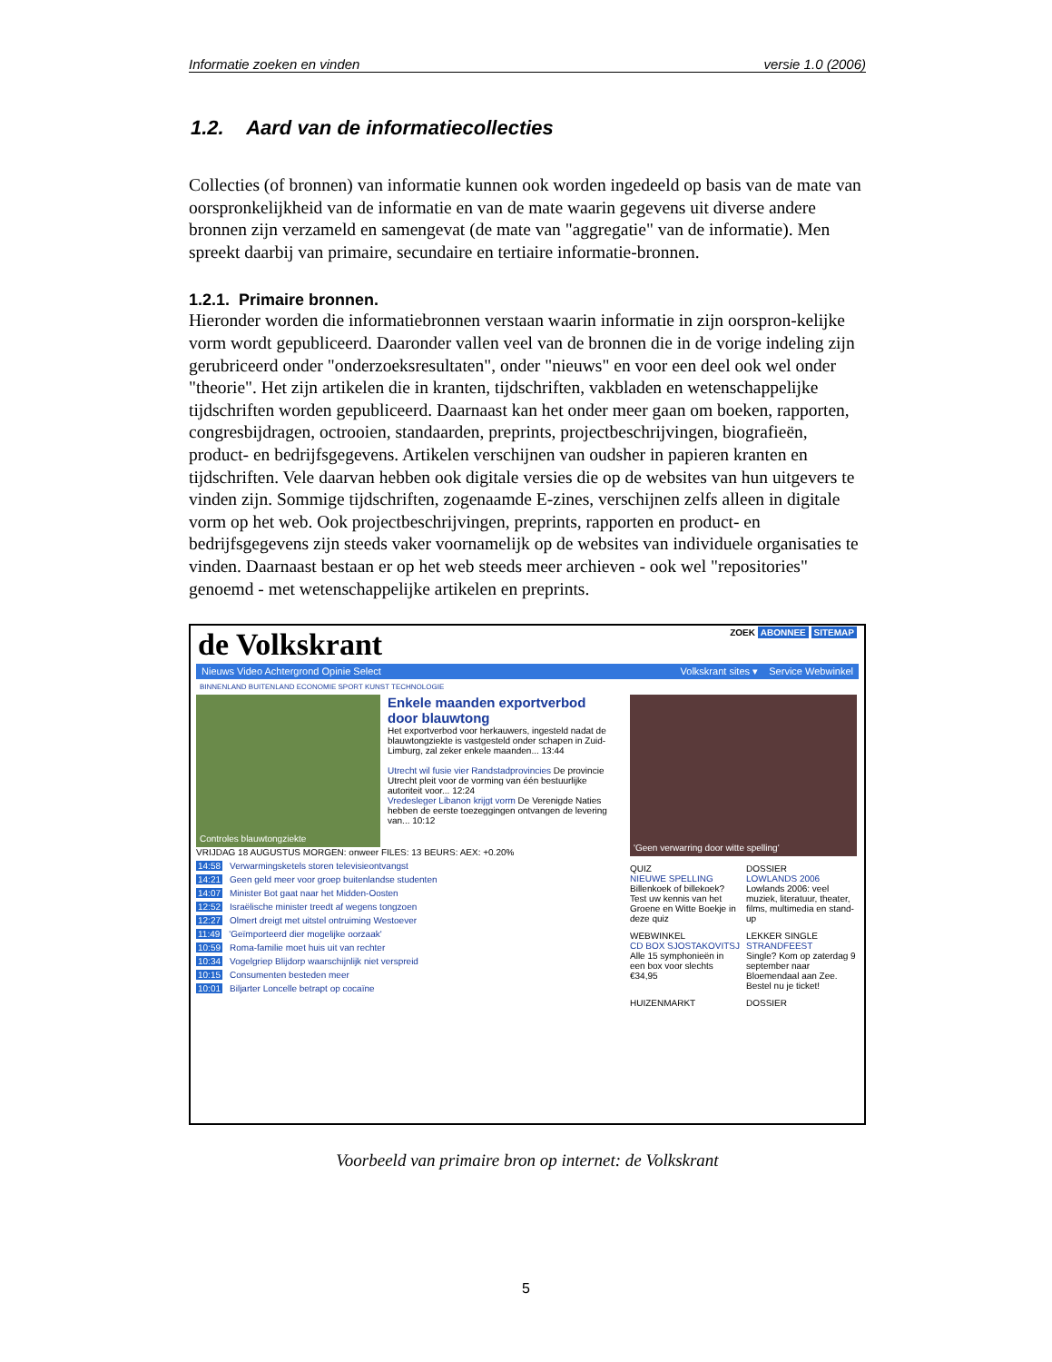Informatie zoeken en vinden versie 1.0 (2006)
1.2. Aard van de informatiecollecties
Collecties (of bronnen) van informatie kunnen ook worden ingedeeld op basis van de mate van oorspronkelijkheid van de informatie en van de mate waarin gegevens uit diverse andere bronnen zijn verzameld en samengevat (de mate van "aggregatie" van de informatie). Men spreekt daarbij van primaire, secundaire en tertiaire informatie-bronnen.
1.2.1. Primaire bronnen.
Hieronder worden die informatiebronnen verstaan waarin informatie in zijn oorspron-kelijke vorm wordt gepubliceerd. Daaronder vallen veel van de bronnen die in de vorige indeling zijn gerubriceerd onder "onderzoeksresultaten", onder "nieuws" en voor een deel ook wel onder "theorie". Het zijn artikelen die in kranten, tijdschriften, vakbladen en wetenschappelijke tijdschriften worden gepubliceerd. Daarnaast kan het onder meer gaan om boeken, rapporten, congresbijdragen, octrooien, standaarden, preprints, projectbeschrijvingen, biografieën, product- en bedrijfsgegevens. Artikelen verschijnen van oudsher in papieren kranten en tijdschriften. Vele daarvan hebben ook digitale versies die op de websites van hun uitgevers te vinden zijn. Sommige tijdschriften, zogenaamde E-zines, verschijnen zelfs alleen in digitale vorm op het web. Ook projectbeschrijvingen, preprints, rapporten en product- en bedrijfsgegevens zijn steeds vaker voornamelijk op de websites van individuele organisaties te vinden. Daarnaast bestaan er op het web steeds meer archieven - ook wel "repositories" genoemd - met wetenschappelijke artikelen en preprints.
de Volkskrant ZOEK ABONNEE SITEMAP
Nieuws Video Achtergrond Opinie Select Volkskrant sites ▾ Service Webwinkel
BINNENLAND BUITENLAND ECONOMIE SPORT KUNST TECHNOLOGIE
Controles blauwtongziekte
Enkele maanden exportverbod door blauwtong
Het exportverbod voor herkauwers, ingesteld nadat de blauwtongziekte is vastgesteld onder schapen in Zuid-Limburg, zal zeker enkele maanden... 13:44
Utrecht wil fusie vier Randstadprovincies De provincie Utrecht pleit voor de vorming van één bestuurlijke autoriteit voor... 12:24
Vredesleger Libanon krijgt vorm De Verenigde Naties hebben de eerste toezeggingen ontvangen de levering van... 10:12
VRIJDAG 18 AUGUSTUS MORGEN: onweer FILES: 13 BEURS: AEX: +0.20%
14:58 Verwarmingsketels storen televisieontvangst
14:21 Geen geld meer voor groep buitenlandse studenten
14:07 Minister Bot gaat naar het Midden-Oosten
12:52 Israëlische minister treedt af wegens tongzoen
12:27 Olmert dreigt met uitstel ontruiming Westoever
11:49 'Geïmporteerd dier mogelijke oorzaak'
10:59 Roma-familie moet huis uit van rechter
10:34 Vogelgriep Blijdorp waarschijnlijk niet verspreid
10:15 Consumenten besteden meer
10:01 Biljarter Loncelle betrapt op cocaïne
'Geen verwarring door witte spelling'
QUIZ
NIEUWE SPELLING
Billenkoek of billekoek? Test uw kennis van het Groene en Witte Boekje in deze quiz
DOSSIER
LOWLANDS 2006
Lowlands 2006: veel muziek, literatuur, theater, films, multimedia en stand-up
WEBWINKEL
CD BOX SJOSTAKOVITSJ
Alle 15 symphonieën in een box voor slechts €34,95
LEKKER SINGLE
STRANDFEEST
Single? Kom op zaterdag 9 september naar Bloemendaal aan Zee. Bestel nu je ticket!
HUIZENMARKT DOSSIER
Voorbeeld van primaire bron op internet: de Volkskrant
5